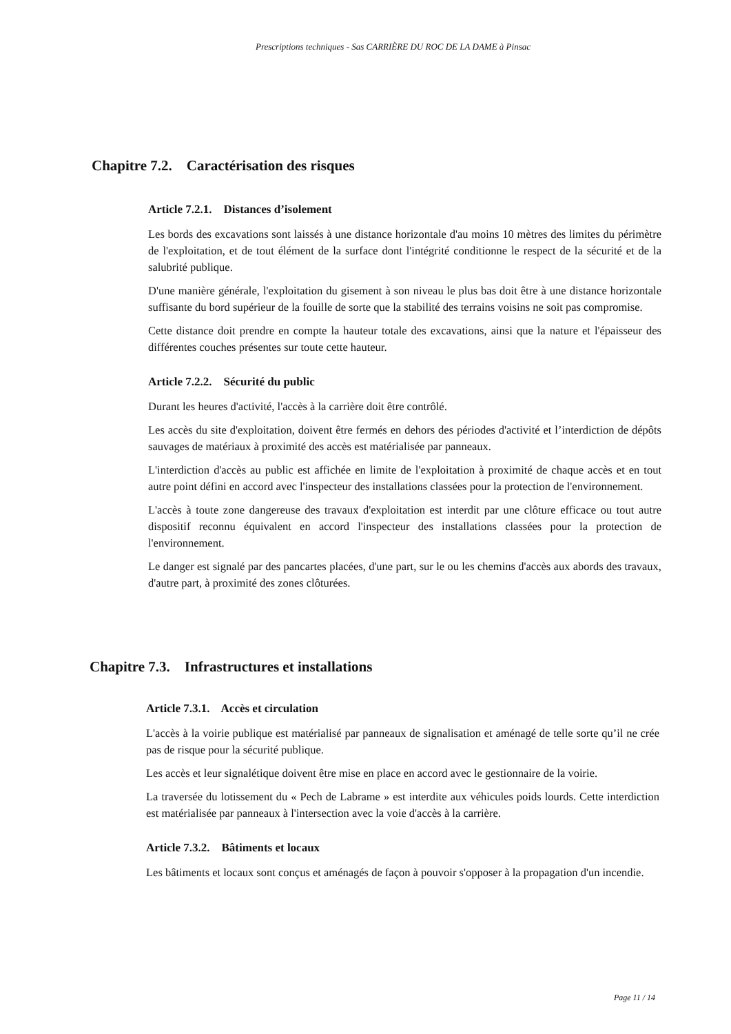Prescriptions techniques - Sas CARRIÈRE DU ROC DE LA DAME à Pinsac
Chapitre 7.2. Caractérisation des risques
Article 7.2.1. Distances d’isolement
Les bords des excavations sont laissés à une distance horizontale d'au moins 10 mètres des limites du périmètre de l'exploitation, et de tout élément de la surface dont l'intégrité conditionne le respect de la sécurité et de la salubrité publique.
D'une manière générale, l'exploitation du gisement à son niveau le plus bas doit être à une distance horizontale suffisante du bord supérieur de la fouille de sorte que la stabilité des terrains voisins ne soit pas compromise.
Cette distance doit prendre en compte la hauteur totale des excavations, ainsi que la nature et l'épaisseur des différentes couches présentes sur toute cette hauteur.
Article 7.2.2. Sécurité du public
Durant les heures d'activité, l'accès à la carrière doit être contrôlé.
Les accès du site d'exploitation, doivent être fermés en dehors des périodes d'activité et l’interdiction de dépôts sauvages de matériaux à proximité des accès est matérialisée par panneaux.
L'interdiction d'accès au public est affichée en limite de l'exploitation à proximité de chaque accès et en tout autre point défini en accord avec l'inspecteur des installations classées pour la protection de l'environnement.
L'accès à toute zone dangereuse des travaux d'exploitation est interdit par une clôture efficace ou tout autre dispositif reconnu équivalent en accord l'inspecteur des installations classées pour la protection de l'environnement.
Le danger est signalé par des pancartes placées, d'une part, sur le ou les chemins d'accès aux abords des travaux, d'autre part, à proximité des zones clôturées.
Chapitre 7.3. Infrastructures et installations
Article 7.3.1. Accès et circulation
L'accès à la voirie publique est matérialisé par panneaux de signalisation et aménagé de telle sorte qu’il ne crée pas de risque pour la sécurité publique.
Les accès et leur signalétique doivent être mise en place en accord avec le gestionnaire de la voirie.
La traversée du lotissement du « Pech de Labrame » est interdite aux véhicules poids lourds. Cette interdiction est matérialisée par panneaux à l'intersection avec la voie d'accès à la carrière.
Article 7.3.2. Bâtiments et locaux
Les bâtiments et locaux sont conçus et aménagés de façon à pouvoir s'opposer à la propagation d'un incendie.
Page 11 / 14